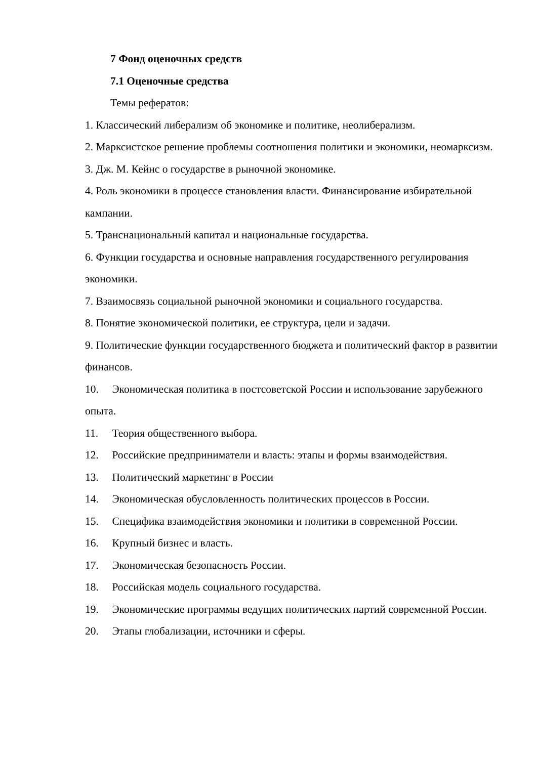7 Фонд оценочных средств
7.1 Оценочные средства
Темы рефератов:
1. Классический либерализм об экономике и политике, неолиберализм.
2. Марксистское решение проблемы соотношения политики и экономики, неомарксизм.
3. Дж. М. Кейнс о государстве в рыночной экономике.
4. Роль экономики в процессе становления власти. Финансирование избирательной кампании.
5. Транснациональный капитал и национальные государства.
6. Функции государства и основные направления государственного регулирования экономики.
7. Взаимосвязь социальной рыночной экономики и социального государства.
8. Понятие экономической политики, ее структура, цели и задачи.
9. Политические функции государственного бюджета и политический фактор в развитии финансов.
10. Экономическая политика в постсоветской России и использование зарубежного опыта.
11. Теория общественного выбора.
12. Российские предприниматели и власть: этапы и формы взаимодействия.
13. Политический маркетинг в России
14. Экономическая обусловленность политических процессов в России.
15. Специфика взаимодействия экономики и политики в современной России.
16. Крупный бизнес и власть.
17. Экономическая безопасность России.
18. Российская модель социального государства.
19. Экономические программы ведущих политических партий современной России.
20. Этапы глобализации, источники и сферы.